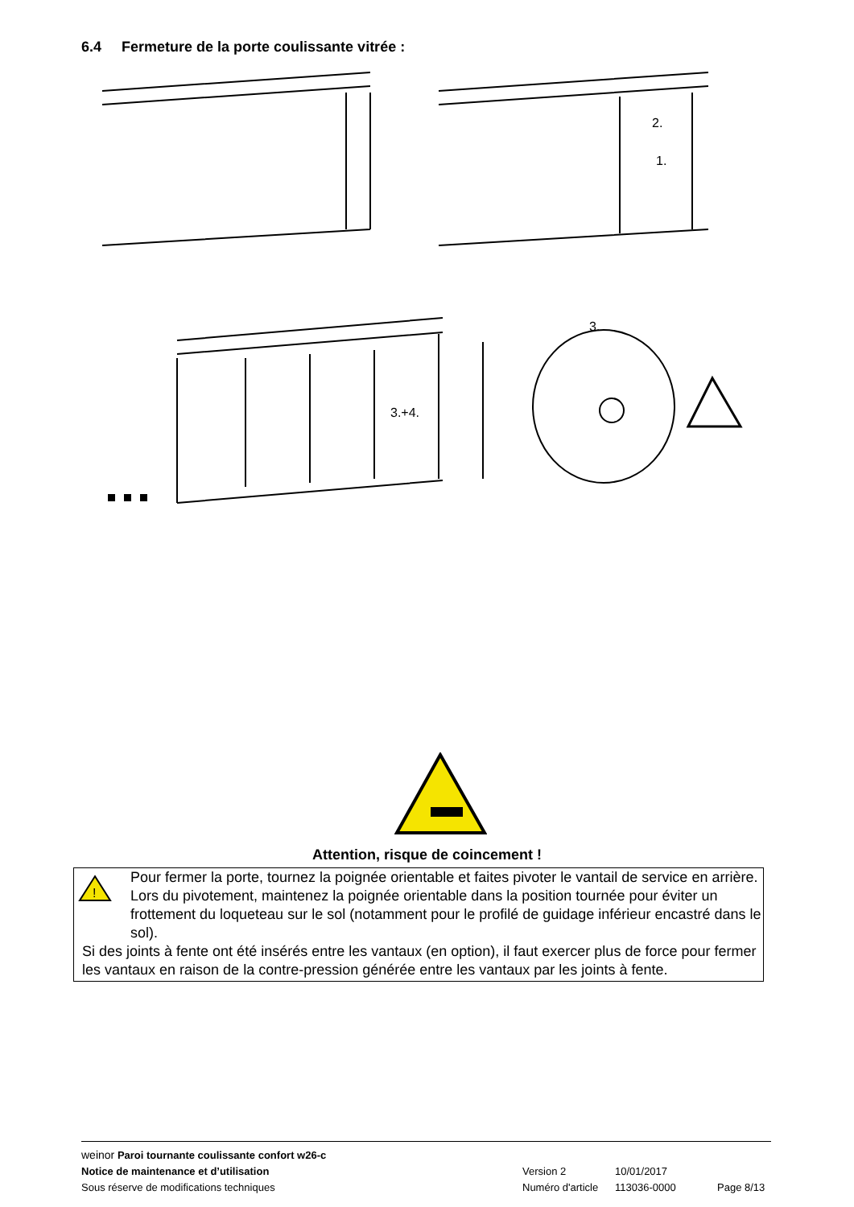6.4 Fermeture de la porte coulissante vitrée :
2.
1.
3.+4.
3.
Attention, risque de coincement !
!
Pour fermer la porte, tournez la poignée orientable et faites pivoter le vantail de service en arrière. Lors du pivotement, maintenez la poignée orientable dans la position tournée pour éviter un frottement du loqueteau sur le sol (notamment pour le profilé de guidage inférieur encastré dans le sol).
Si des joints à fente ont été insérés entre les vantaux (en option), il faut exercer plus de force pour fermer les vantaux en raison de la contre-pression générée entre les vantaux par les joints à fente.
weinor Paroi tournante coulissante confort w26-c
Notice de maintenance et d’utilisation Version 2 10/01/2017
Sous réserve de modifications techniques Numéro d'article 113036-0000 Page 8/13